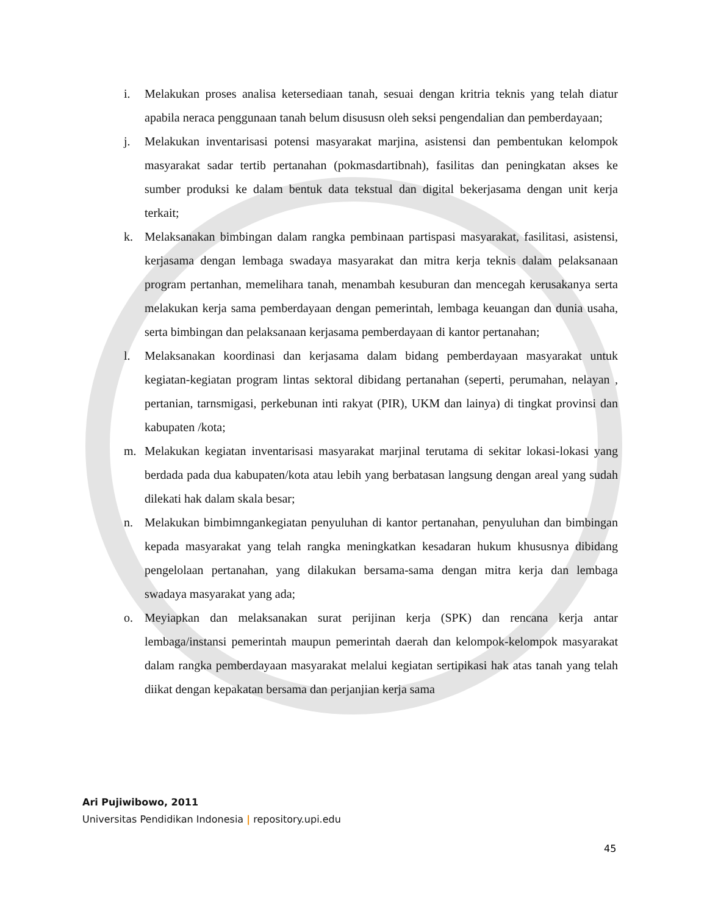i. Melakukan proses analisa ketersediaan tanah, sesuai dengan kritria teknis yang telah diatur apabila neraca penggunaan tanah belum disususn oleh seksi pengendalian dan pemberdayaan;
j. Melakukan inventarisasi potensi masyarakat marjina, asistensi dan pembentukan kelompok masyarakat sadar tertib pertanahan (pokmasdartibnah), fasilitas dan peningkatan akses ke sumber produksi ke dalam bentuk data tekstual dan digital bekerjasama dengan unit kerja terkait;
k. Melaksanakan bimbingan dalam rangka pembinaan partispasi masyarakat, fasilitasi, asistensi, kerjasama dengan lembaga swadaya masyarakat dan mitra kerja teknis dalam pelaksanaan program pertanhan, memelihara tanah, menambah kesuburan dan mencegah kerusakanya serta melakukan kerja sama pemberdayaan dengan pemerintah, lembaga keuangan dan dunia usaha, serta bimbingan dan pelaksanaan kerjasama pemberdayaan di kantor pertanahan;
l. Melaksanakan koordinasi dan kerjasama dalam bidang pemberdayaan masyarakat untuk kegiatan-kegiatan program lintas sektoral dibidang pertanahan (seperti, perumahan, nelayan , pertanian, tarnsmigasi, perkebunan inti rakyat (PIR), UKM dan lainya) di tingkat provinsi dan kabupaten /kota;
m. Melakukan kegiatan inventarisasi masyarakat marjinal terutama di sekitar lokasi-lokasi yang berdada pada dua kabupaten/kota atau lebih yang berbatasan langsung dengan areal yang sudah dilekati hak dalam skala besar;
n. Melakukan bimbimngankegiatan penyuluhan di kantor pertanahan, penyuluhan dan bimbingan kepada masyarakat yang telah rangka meningkatkan kesadaran hukum khususnya dibidang pengelolaan pertanahan, yang dilakukan bersama-sama dengan mitra kerja dan lembaga swadaya masyarakat yang ada;
o. Meyiapkan dan melaksanakan surat perijinan kerja (SPK) dan rencana kerja antar lembaga/instansi pemerintah maupun pemerintah daerah dan kelompok-kelompok masyarakat dalam rangka pemberdayaan masyarakat melalui kegiatan sertipikasi hak atas tanah yang telah diikat dengan kepakatan bersama dan perjanjian kerja sama
Ari Pujiwibowo, 2011
Universitas Pendidikan Indonesia | repository.upi.edu
45